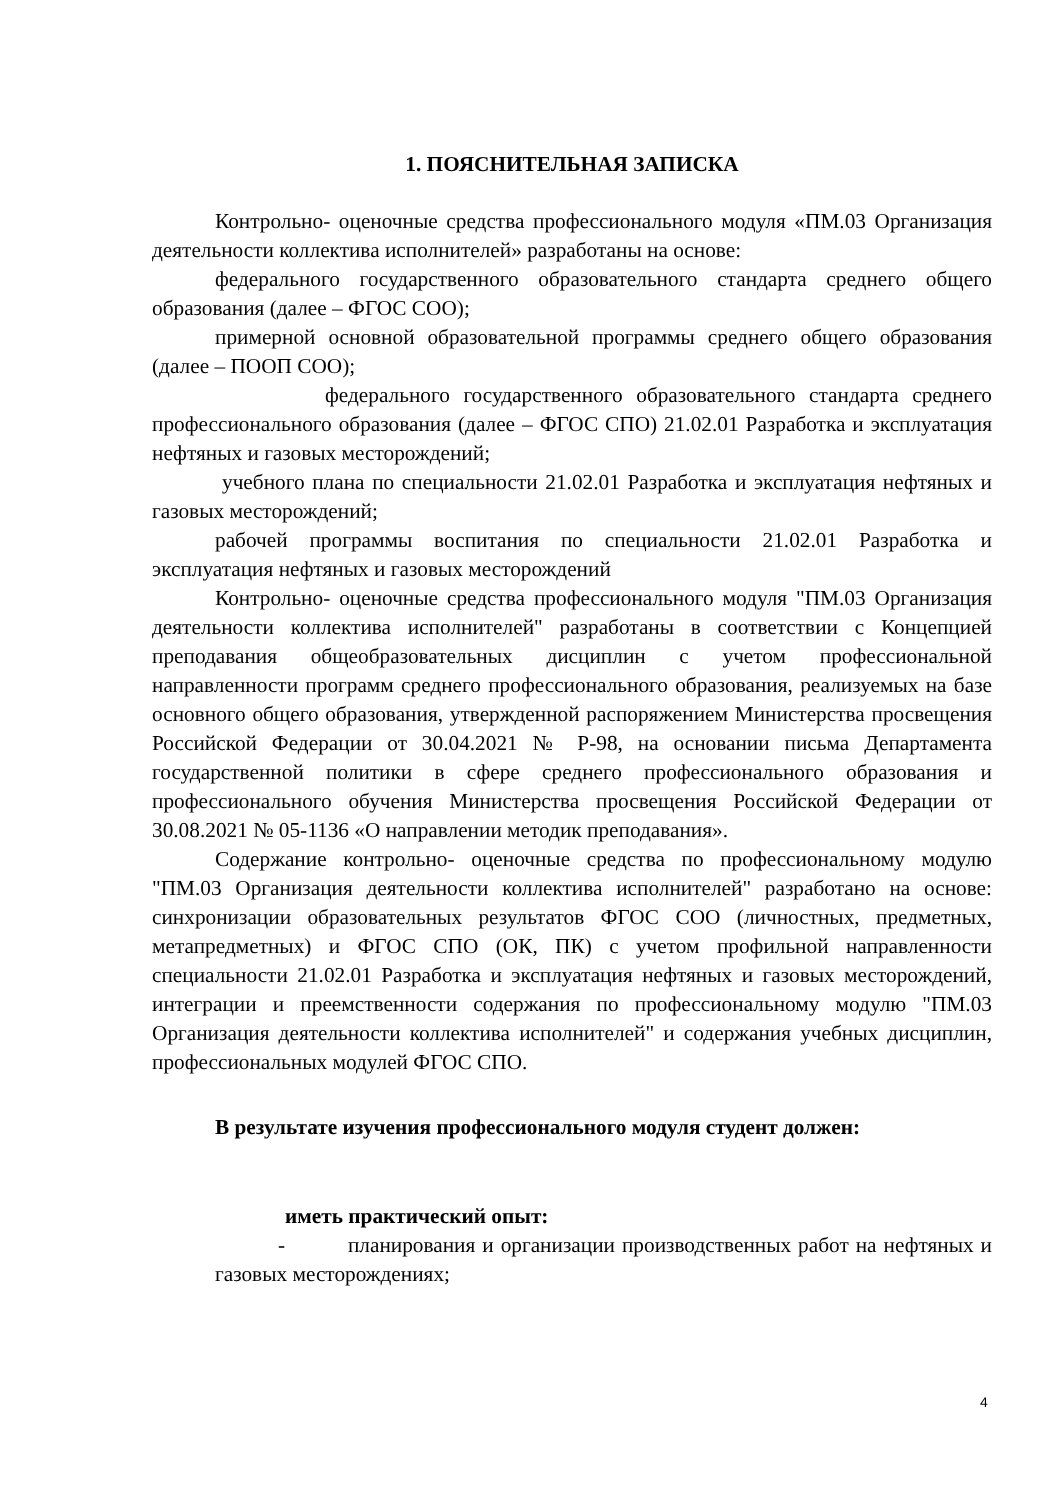1. ПОЯСНИТЕЛЬНАЯ ЗАПИСКА
Контрольно- оценочные средства профессионального модуля «ПМ.03 Организация деятельности коллектива исполнителей» разработаны на основе:
федерального государственного образовательного стандарта среднего общего образования (далее – ФГОС СОО);
примерной основной образовательной программы среднего общего образования (далее – ПООП СОО);
федерального государственного образовательного стандарта среднего профессионального образования (далее – ФГОС СПО) 21.02.01 Разработка и эксплуатация нефтяных и газовых месторождений;
учебного плана по специальности 21.02.01 Разработка и эксплуатация нефтяных и газовых месторождений;
рабочей программы воспитания по специальности 21.02.01 Разработка и эксплуатация нефтяных и газовых месторождений
Контрольно- оценочные средства профессионального модуля "ПМ.03 Организация деятельности коллектива исполнителей" разработаны в соответствии с Концепцией преподавания общеобразовательных дисциплин с учетом профессиональной направленности программ среднего профессионального образования, реализуемых на базе основного общего образования, утвержденной распоряжением Министерства просвещения Российской Федерации от 30.04.2021 № Р-98, на основании письма Департамента государственной политики в сфере среднего профессионального образования и профессионального обучения Министерства просвещения Российской Федерации от 30.08.2021 № 05-1136 «О направлении методик преподавания».
Содержание контрольно- оценочные средства по профессиональному модулю "ПМ.03 Организация деятельности коллектива исполнителей" разработано на основе: синхронизации образовательных результатов ФГОС СОО (личностных, предметных, метапредметных) и ФГОС СПО (ОК, ПК) с учетом профильной направленности специальности 21.02.01 Разработка и эксплуатация нефтяных и газовых месторождений, интеграции и преемственности содержания по профессиональному модулю "ПМ.03 Организация деятельности коллектива исполнителей" и содержания учебных дисциплин, профессиональных модулей ФГОС СПО.
В результате изучения профессионального модуля студент должен:
иметь практический опыт:
- планирования и организации производственных работ на нефтяных и газовых месторождениях;
4